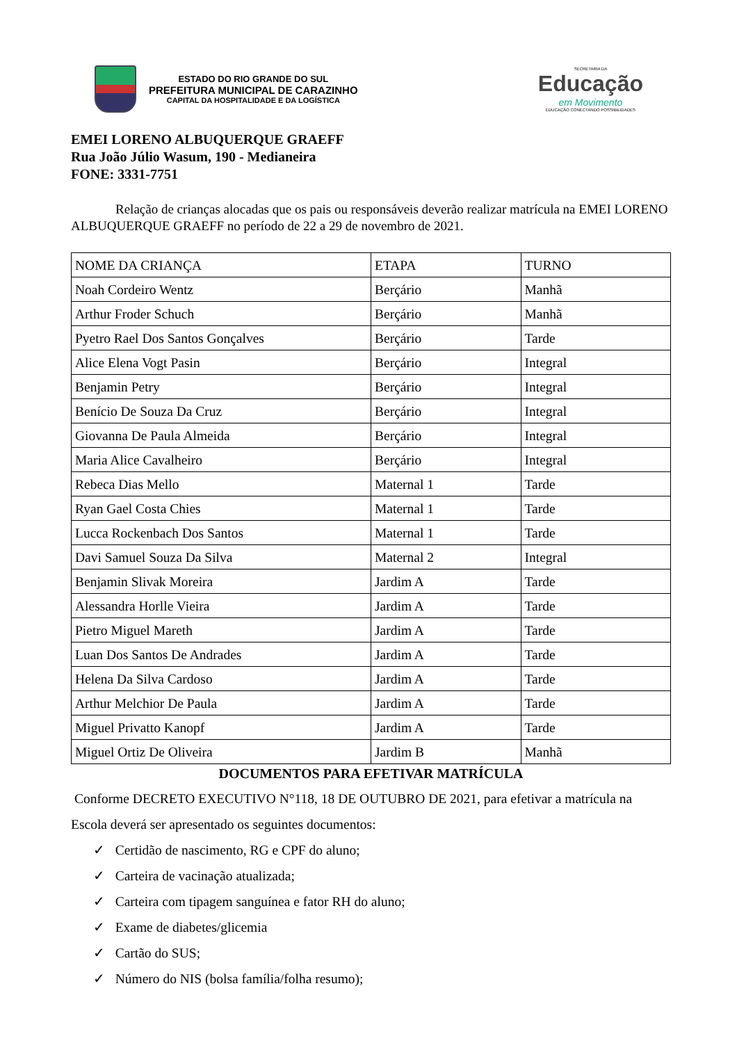ESTADO DO RIO GRANDE DO SUL
PREFEITURA MUNICIPAL DE CARAZINHO
CAPITAL DA HOSPITALIDADE E DA LOGÍSTICA
SECRETARIA DA
Educação
em Movimento
EDUCAÇÃO CONECTANDO POSSIBILIDADES
EMEI LORENO ALBUQUERQUE GRAEFF
Rua João Júlio Wasum, 190 - Medianeira
FONE: 3331-7751
Relação de crianças alocadas que os pais ou responsáveis deverão realizar matrícula na EMEI LORENO ALBUQUERQUE GRAEFF no período de 22 a 29 de novembro de 2021.
| NOME DA CRIANÇA | ETAPA | TURNO |
| Noah Cordeiro Wentz | Berçário | Manhã |
| Arthur Froder Schuch | Berçário | Manhã |
| Pyetro Rael Dos Santos Gonçalves | Berçário | Tarde |
| Alice Elena Vogt Pasin | Berçário | Integral |
| Benjamin Petry | Berçário | Integral |
| Benício De Souza Da Cruz | Berçário | Integral |
| Giovanna De Paula Almeida | Berçário | Integral |
| Maria Alice Cavalheiro | Berçário | Integral |
| Rebeca Dias Mello | Maternal 1 | Tarde |
| Ryan Gael Costa Chies | Maternal 1 | Tarde |
| Lucca Rockenbach Dos Santos | Maternal 1 | Tarde |
| Davi Samuel Souza Da Silva | Maternal 2 | Integral |
| Benjamin Slivak Moreira | Jardim A | Tarde |
| Alessandra Horlle Vieira | Jardim A | Tarde |
| Pietro Miguel Mareth | Jardim A | Tarde |
| Luan Dos Santos De Andrades | Jardim A | Tarde |
| Helena Da Silva Cardoso | Jardim A | Tarde |
| Arthur Melchior De Paula | Jardim A | Tarde |
| Miguel Privatto Kanopf | Jardim A | Tarde |
| Miguel Ortiz De Oliveira | Jardim B | Manhã |
DOCUMENTOS PARA EFETIVAR MATRÍCULA
Conforme DECRETO EXECUTIVO N°118, 18 DE OUTUBRO DE 2021, para efetivar a matrícula na Escola deverá ser apresentado os seguintes documentos:
✓ Certidão de nascimento, RG e CPF do aluno;
✓ Carteira de vacinação atualizada;
✓ Carteira com tipagem sanguínea e fator RH do aluno;
✓ Exame de diabetes/glicemia
✓ Cartão do SUS;
✓ Número do NIS (bolsa família/folha resumo);